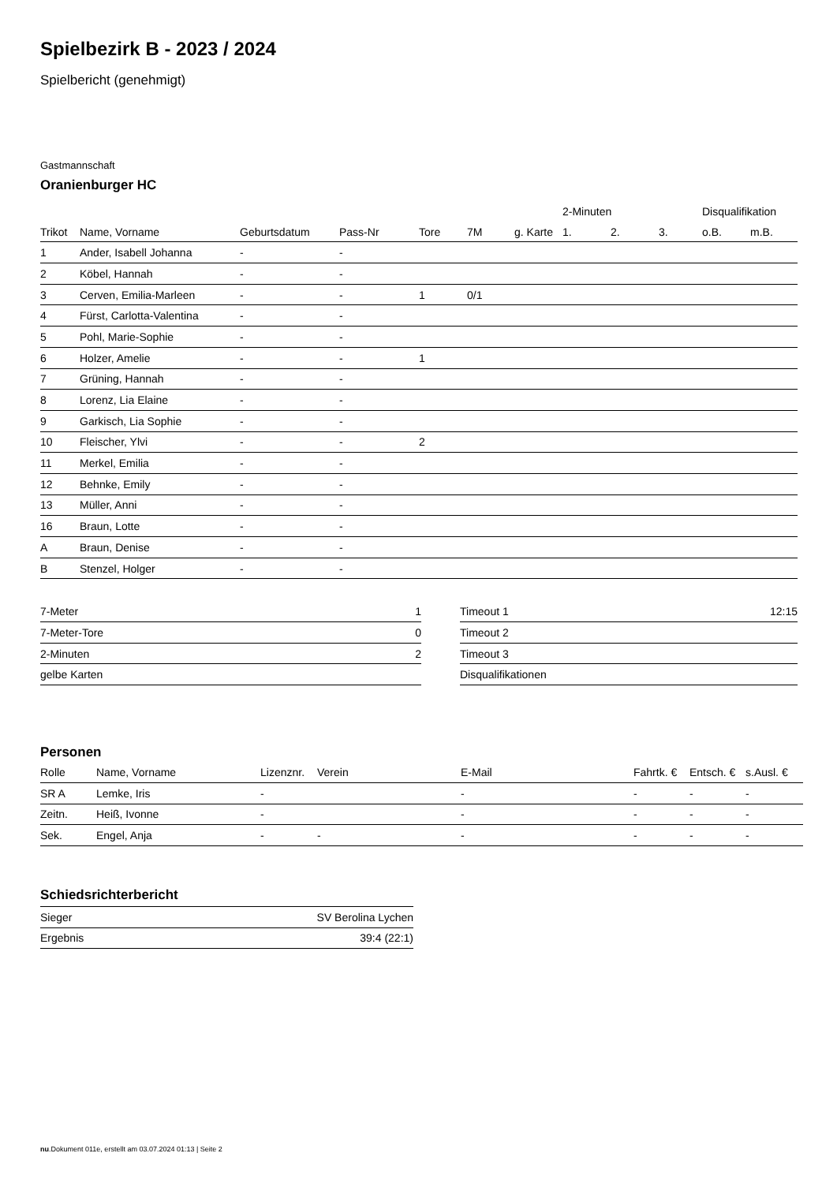Spielbezirk B - 2023 / 2024
Spielbericht (genehmigt)
Gastmannschaft
Oranienburger HC
| | | | | | | | 2-Minuten | | | Disqualifikation | |
| --- | --- | --- | --- | --- | --- | --- | --- | --- | --- | --- | --- |
| Trikot | Name, Vorname | Geburtsdatum | Pass-Nr | Tore | 7M | g. Karte | 1. | 2. | 3. | o.B. | m.B. |
| 1 | Ander, Isabell Johanna | - | - | | | | | | | | |
| 2 | Köbel, Hannah | - | - | | | | | | | | |
| 3 | Cerven, Emilia-Marleen | - | - | 1 | 0/1 | | | | | | |
| 4 | Fürst, Carlotta-Valentina | - | - | | | | | | | | |
| 5 | Pohl, Marie-Sophie | - | - | | | | | | | | |
| 6 | Holzer, Amelie | - | - | 1 | | | | | | | |
| 7 | Grüning, Hannah | - | - | | | | | | | | |
| 8 | Lorenz, Lia Elaine | - | - | | | | | | | | |
| 9 | Garkisch, Lia Sophie | - | - | | | | | | | | |
| 10 | Fleischer, Ylvi | - | - | 2 | | | | | | | |
| 11 | Merkel, Emilia | - | - | | | | | | | | |
| 12 | Behnke, Emily | - | - | | | | | | | | |
| 13 | Müller, Anni | - | - | | | | | | | | |
| 16 | Braun, Lotte | - | - | | | | | | | | |
| A | Braun, Denise | - | - | | | | | | | | |
| B | Stenzel, Holger | - | - | | | | | | | | |
| 7-Meter | 1 |
| 7-Meter-Tore | 0 |
| 2-Minuten | 2 |
| gelbe Karten | |
| Timeout 1 | 12:15 |
| Timeout 2 | |
| Timeout 3 | |
| Disqualifikationen | |
Personen
| Rolle | Name, Vorname | Lizenznr. | Verein | E-Mail | Fahrtk. € | Entsch. € | s.Ausl. € |
| --- | --- | --- | --- | --- | --- | --- | --- |
| SR A | Lemke, Iris | - | | - | - | - | - |
| Zeitn. | Heiß, Ivonne | - | | - | - | - | - |
| Sek. | Engel, Anja | - | - | - | - | - | - |
Schiedsrichterbericht
| Sieger | SV Berolina Lychen |
| Ergebnis | 39:4 (22:1) |
nu.Dokument 011e, erstellt am 03.07.2024 01:13 | Seite 2